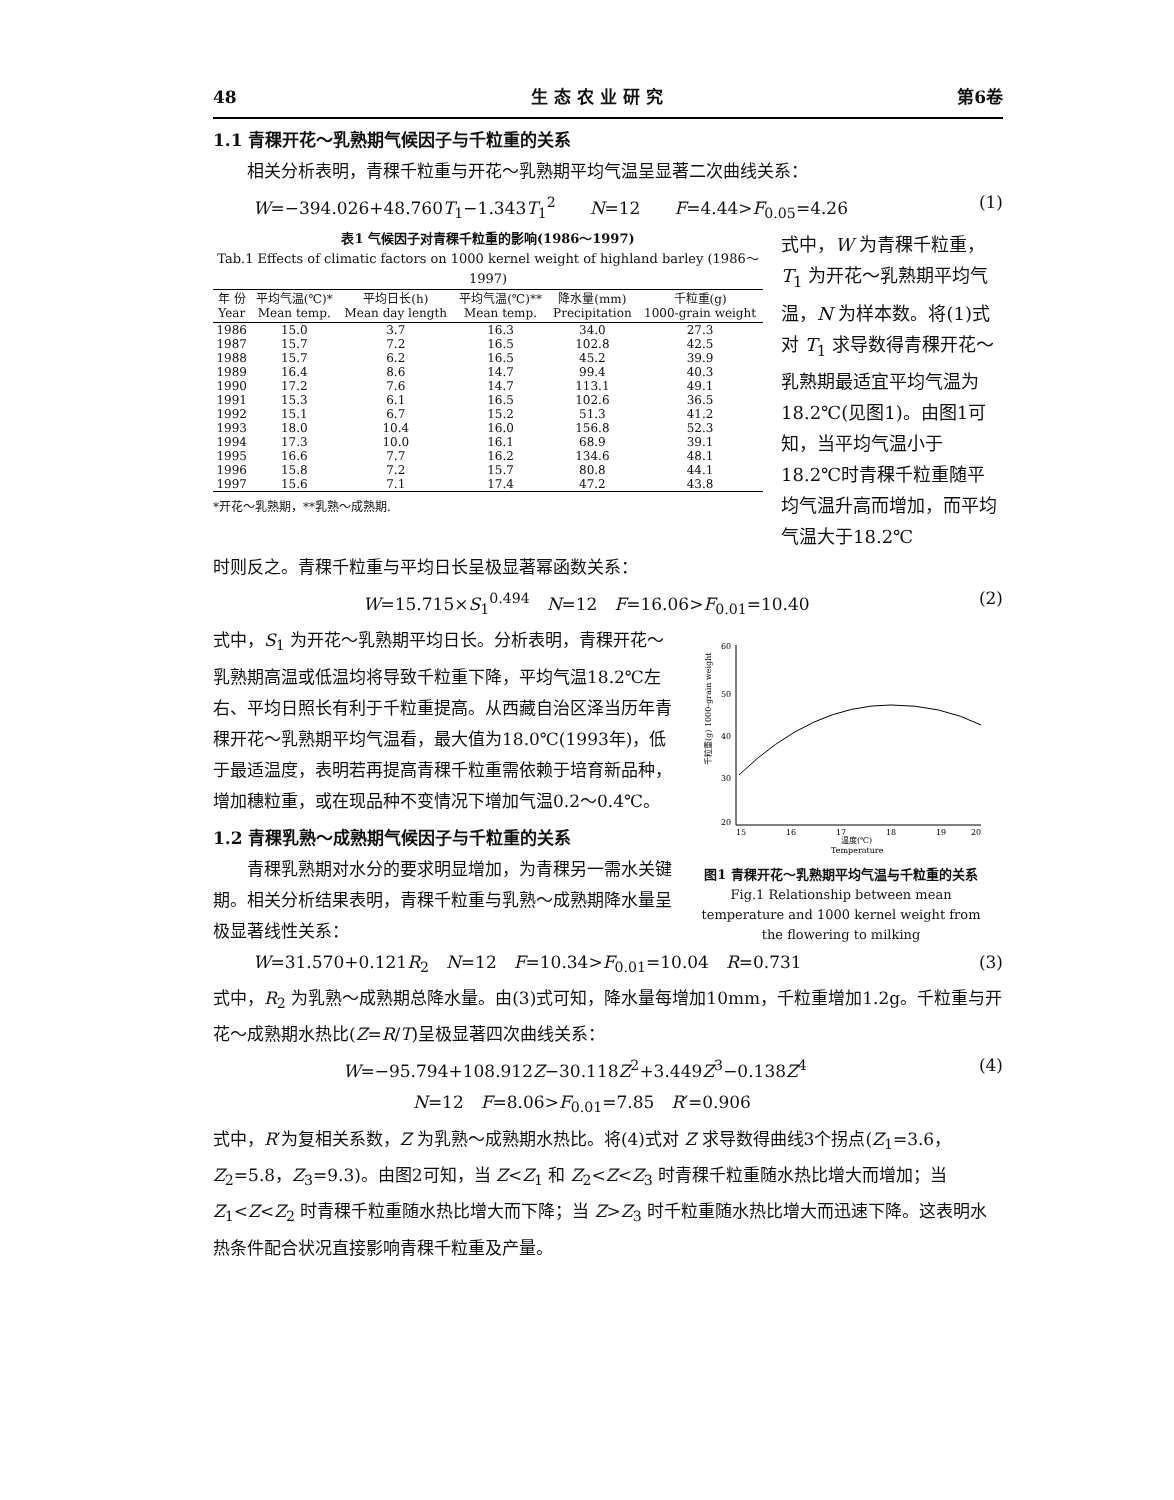48 生 态 农 业 研 究 第6卷
1.1 青稞开花～乳熟期气候因子与千粒重的关系
　　相关分析表明，青稞千粒重与开花～乳熟期平均气温呈显著二次曲线关系：
W=−394.026+48.760T<sub>1</sub>−1.343T<sub>1</sub><sup>2</sup>　　N=12　　F=4.44>F<sub>0.05</sub>=4.26 (1)
表1 气候因子对青稞千粒重的影响(1986～1997)
Tab.1 Effects of climatic factors on 1000 kernel weight of highland barley (1986～1997)
| 年 份 Year | 平均气温(℃)* Mean temp. | 平均日长(h) Mean day length | 平均气温(℃)** Mean temp. | 降水量(mm) Precipitation | 千粒重(g) 1000-grain weight |
| --- | --- | --- | --- | --- | --- |
| 1986 | 15.0 | 3.7 | 16.3 | 34.0 | 27.3 |
| 1987 | 15.7 | 7.2 | 16.5 | 102.8 | 42.5 |
| 1988 | 15.7 | 6.2 | 16.5 | 45.2 | 39.9 |
| 1989 | 16.4 | 8.6 | 14.7 | 99.4 | 40.3 |
| 1990 | 17.2 | 7.6 | 14.7 | 113.1 | 49.1 |
| 1991 | 15.3 | 6.1 | 16.5 | 102.6 | 36.5 |
| 1992 | 15.1 | 6.7 | 15.2 | 51.3 | 41.2 |
| 1993 | 18.0 | 10.4 | 16.0 | 156.8 | 52.3 |
| 1994 | 17.3 | 10.0 | 16.1 | 68.9 | 39.1 |
| 1995 | 16.6 | 7.7 | 16.2 | 134.6 | 48.1 |
| 1996 | 15.8 | 7.2 | 15.7 | 80.8 | 44.1 |
| 1997 | 15.6 | 7.1 | 17.4 | 47.2 | 43.8 |
*开花～乳熟期，**乳熟～成熟期.
式中，W 为青稞千粒重，T<sub>1</sub> 为开花～乳熟期平均气温，N 为样本数。将(1)式对 T<sub>1</sub> 求导数得青稞开花～乳熟期最适宜平均气温为18.2℃(见图1)。由图1可知，当平均气温小于18.2℃时青稞千粒重随平均气温升高而增加，而平均气温大于18.2℃
时则反之。青稞千粒重与平均日长呈极显著幂函数关系：
W=15.715×S<sub>1</sub><sup>0.494</sup>　N=12　F=16.06>F<sub>0.01</sub>=10.40 (2)
式中，S<sub>1</sub> 为开花～乳熟期平均日长。分析表明，青稞开花～乳熟期高温或低温均将导致千粒重下降，平均气温18.2℃左右、平均日照长有利于千粒重提高。从西藏自治区泽当历年青稞开花～乳熟期平均气温看，最大值为18.0℃(1993年)，低于最适温度，表明若再提高青稞千粒重需依赖于培育新品种，增加穗粒重，或在现品种不变情况下增加气温0.2～0.4℃。
1.2 青稞乳熟～成熟期气候因子与千粒重的关系
　　青稞乳熟期对水分的要求明显增加，为青稞另一需水关键期。相关分析结果表明，青稞千粒重与乳熟～成熟期降水量呈极显著线性关系：
60
50
40
30
20
15
16
17
18
19
20
温度(℃)
Temperature
千粒重(g) 1000-grain weight
图1 青稞开花～乳熟期平均气温与千粒重的关系
Fig.1 Relationship between mean temperature and 1000 kernel weight from the flowering to milking
W=31.570+0.121R<sub>2</sub>　N=12　F=10.34>F<sub>0.01</sub>=10.04　R=0.731 (3)
式中，R<sub>2</sub> 为乳熟～成熟期总降水量。由(3)式可知，降水量每增加10mm，千粒重增加1.2g。千粒重与开花～成熟期水热比(Z=R/T)呈极显著四次曲线关系：
W=−95.794+108.912Z−30.118Z<sup>2</sup>+3.449Z<sup>3</sup>−0.138Z<sup>4</sup> (4)
N=12　F=8.06>F<sub>0.01</sub>=7.85　R′=0.906
式中，R′为复相关系数，Z 为乳熟～成熟期水热比。将(4)式对 Z 求导数得曲线3个拐点(Z<sub>1</sub>=3.6，Z<sub>2</sub>=5.8，Z<sub>3</sub>=9.3)。由图2可知，当 Z<Z<sub>1</sub> 和 Z<sub>2</sub><Z<Z<sub>3</sub> 时青稞千粒重随水热比增大而增加；当 Z<sub>1</sub><Z<Z<sub>2</sub> 时青稞千粒重随水热比增大而下降；当 Z>Z<sub>3</sub> 时千粒重随水热比增大而迅速下降。这表明水热条件配合状况直接影响青稞千粒重及产量。